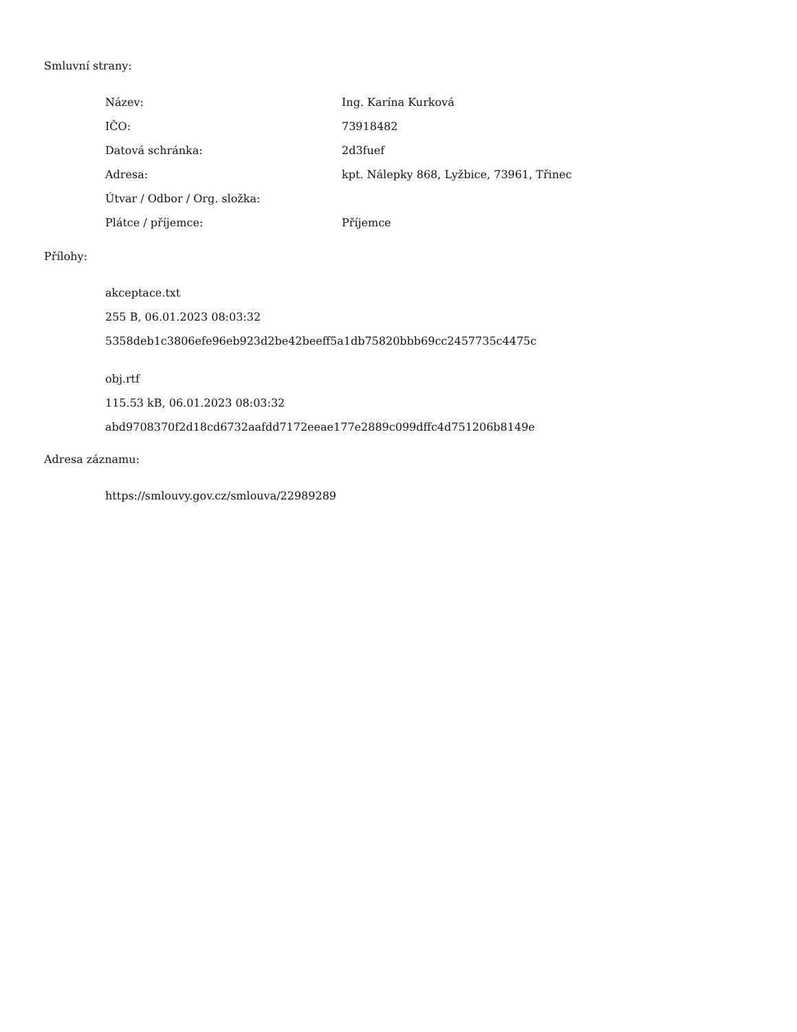Smluvní strany:
| Název: | Ing. Karína Kurková |
| IČO: | 73918482 |
| Datová schránka: | 2d3fuef |
| Adresa: | kpt. Nálepky 868, Lyžbice, 73961, Třinec |
| Útvar / Odbor / Org. složka: | |
| Plátce / příjemce: | Příjemce |
Přílohy:
akceptace.txt
255 B, 06.01.2023 08:03:32
5358deb1c3806efe96eb923d2be42beeff5a1db75820bbb69cc2457735c4475c
obj.rtf
115.53 kB, 06.01.2023 08:03:32
abd9708370f2d18cd6732aafdd7172eeae177e2889c099dffc4d751206b8149e
Adresa záznamu:
https://smlouvy.gov.cz/smlouva/22989289